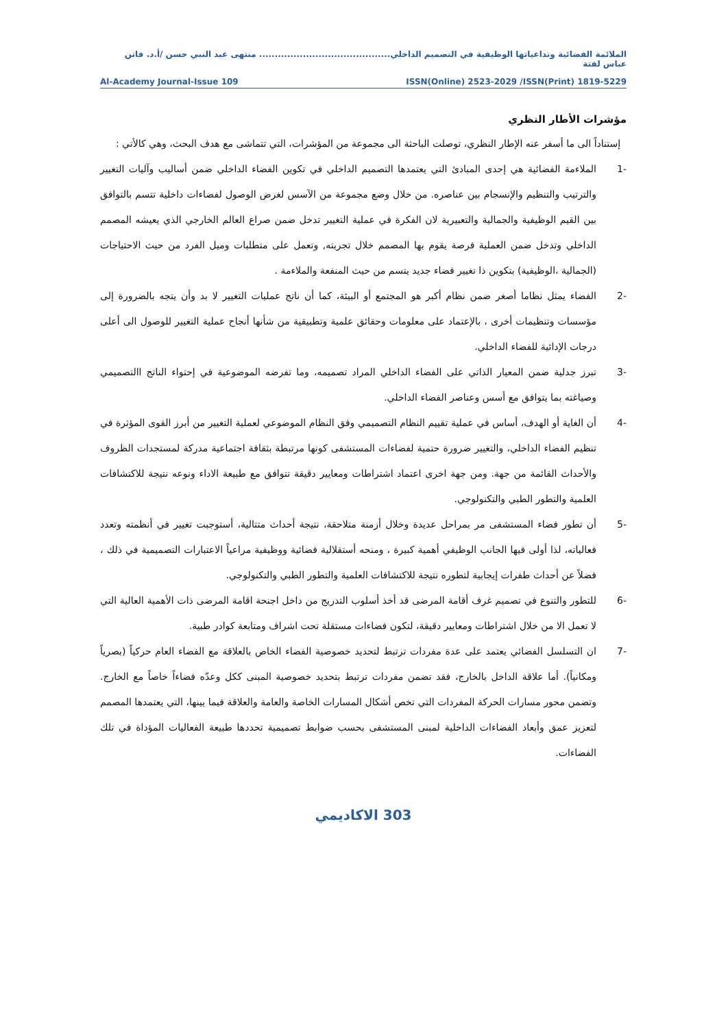الملائمة الفضائية وتداعياتها الوظيفية في التصميم الداخلي.......................................... منتهى عبد النبي حسن /أ.د. فاتن عباس لفتة
Al-Academy Journal-Issue 109 ISSN(Online) 2523-2029 /ISSN(Print) 1819-5229
مؤشرات الأطار النظري
إستناداً الى ما أسفر عنه الإطار النظري، توصلت الباحثة الى مجموعة من المؤشرات، التي تتماشى مع هدف البحث، وهي كالأتي :
-1 الملاءمة الفضائية هي إحدى المبادئ التي يعتمدها التصميم الداخلي في تكوين الفضاء الداخلي ضمن أساليب وآليات التغيير والترتيب والتنظيم والإنسجام بين عناصره. من خلال وضع مجموعة من الآسس لغرض الوصول لفضاءات داخلية تتسم بالتوافق بين القيم الوظيفية والجمالية والتعبيرية لان الفكرة في عملية التغيير تدخل ضمن صراع العالم الخارجي الذي يعيشه المصمم الداخلي وتدخل ضمن العملية فرصة يقوم بها المصمم خلال تجربته, وتعمل على متطلبات وميل الفرد من حيث الاحتياجات (الجمالية ،الوظيفية) بتكوين ذا تغيير فضاء جديد يتسم من حيث المنفعة والملاءمة .
-2 الفضاء يمثل نظاما أصغر ضمن نظام أكبر هو المجتمع أو البيئة، كما أن ناتج عمليات التغيير لا بد وأن يتجه بالضرورة إلى مؤسسات وتنظيمات أخرى ، بالإعتماد على معلومات وحقائق علمية وتطبيقية من شأنها أنجاح عملية التغيير للوصول الى أعلى درجات الإدائية للفضاء الداخلي.
-3 تبرز جدلية ضمن المعيار الذاتي على الفضاء الداخلي المراد تصميمه، وما تفرضه الموضوعية في إحتواء الناتج االتصميمي وصياغته بما يتوافق مع أسس وعناصر الفضاء الداخلي.
-4 أن الغاية أو الهدف، أساس في عملية تقييم النظام التصميمي وفق النظام الموضوعي لعملية التغيير من أبرز القوى المؤثرة في تنظيم الفضاء الداخلي، والتغيير ضرورة حتمية لفضاءات المستشفى كونها مرتبطة بثقافة اجتماعية مدركة لمستجدات الظروف والأحداث القائمة من جهة. ومن جهة اخرى اعتماد اشتراطات ومعايير دقيقة تتوافق مع طبيعة الاداء ونوعه نتيجة للاكتشافات العلمية والتطور الطبي والتكنولوجي.
-5 أن تطور فضاء المستشفى مر بمراحل عديدة وخلال أزمنة متلاحقة، نتيجة أحداث متتالية، أستوجبت تغيير في أنظمته وتعدد فعالياته، لذا أولى فيها الجانب الوظيفي أهمية كبيرة ، ومنحه أستقلالية فضائية ووظيفية مراعياً الاعتبارات التصميمية في ذلك ، فضلاً عن أحداث طفرات إيجابية لتطوره نتيجة للاكتشافات العلمية والتطور الطبي والتكنولوجي.
-6 للتطور والتنوع في تصميم غرف أقامة المرضى قد أخذ أسلوب التدريج من داخل اجنحة اقامة المرضى ذات الأهمية العالية التي لا تعمل الا من خلال اشتراطات ومعايير دقيقة، لتكون فضاءات مستقلة تحت اشراف ومتابعة كوادر طبية.
-7 ان التسلسل الفضائي يعتمد على عدة مفردات ترتبط لتحديد خصوصية الفضاء الخاص بالعلاقة مع الفضاء العام حركياً (بصرياً ومكانياً). أما علاقة الداخل بالخارج، فقد تضمن مفردات ترتبط بتحديد خصوصية المبنى ككل وعدّه فضاءاً خاصاً مع الخارج. وتضمن محور مسارات الحركة المفردات التي تخص أشكال المسارات الخاصة والعامة والعلاقة فيما بينها، التي يعتمدها المصمم لتعزيز عمق وأبعاد الفضاءات الداخلية لمبنى المستشفى بحسب ضوابط تصميمية تحددها طبيعة الفعاليات المؤداة في تلك الفضاءات.
303 الاكاديمي